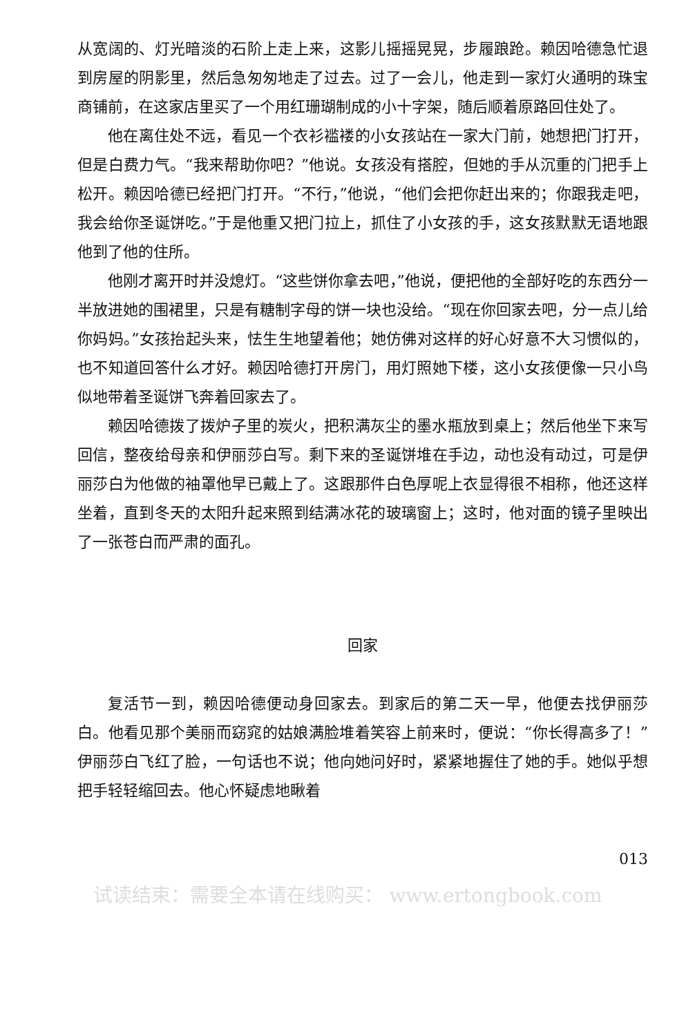从宽阔的、灯光暗淡的石阶上走上来，这影儿摇摇晃晃，步履踉跄。赖因哈德急忙退到房屋的阴影里，然后急匆匆地走了过去。过了一会儿，他走到一家灯火通明的珠宝商铺前，在这家店里买了一个用红珊瑚制成的小十字架，随后顺着原路回住处了。
他在离住处不远，看见一个衣衫褴褛的小女孩站在一家大门前，她想把门打开，但是白费力气。“我来帮助你吧？”他说。女孩没有搭腔，但她的手从沉重的门把手上松开。赖因哈德已经把门打开。“不行，”他说，“他们会把你赶出来的；你跟我走吧，我会给你圣诞饼吃。”于是他重又把门拉上，抓住了小女孩的手，这女孩默默无语地跟他到了他的住所。
他刚才离开时并没熄灯。“这些饼你拿去吧，”他说，便把他的全部好吃的东西分一半放进她的围裙里，只是有糖制字母的饼一块也没给。“现在你回家去吧，分一点儿给你妈妈。”女孩抬起头来，怯生生地望着他；她仿佛对这样的好心好意不大习惯似的，也不知道回答什么才好。赖因哈德打开房门，用灯照她下楼，这小女孩便像一只小鸟似地带着圣诞饼飞奔着回家去了。
赖因哈德拨了拨炉子里的炭火，把积满灰尘的墨水瓶放到桌上；然后他坐下来写回信，整夜给母亲和伊丽莎白写。剩下来的圣诞饼堆在手边，动也没有动过，可是伊丽莎白为他做的袖罩他早已戴上了。这跟那件白色厚呢上衣显得很不相称，他还这样坐着，直到冬天的太阳升起来照到结满冰花的玻璃窗上；这时，他对面的镜子里映出了一张苍白而严肃的面孔。
回家
复活节一到，赖因哈德便动身回家去。到家后的第二天一早，他便去找伊丽莎白。他看见那个美丽而窈窕的姑娘满脸堆着笑容上前来时，便说：“你长得高多了！”伊丽莎白飞红了脸，一句话也不说；他向她问好时，紧紧地握住了她的手。她似乎想把手轻轻缩回去。他心怀疑虑地瞅着
013
试读结束：需要全本请在线购买： www.ertongbook.com